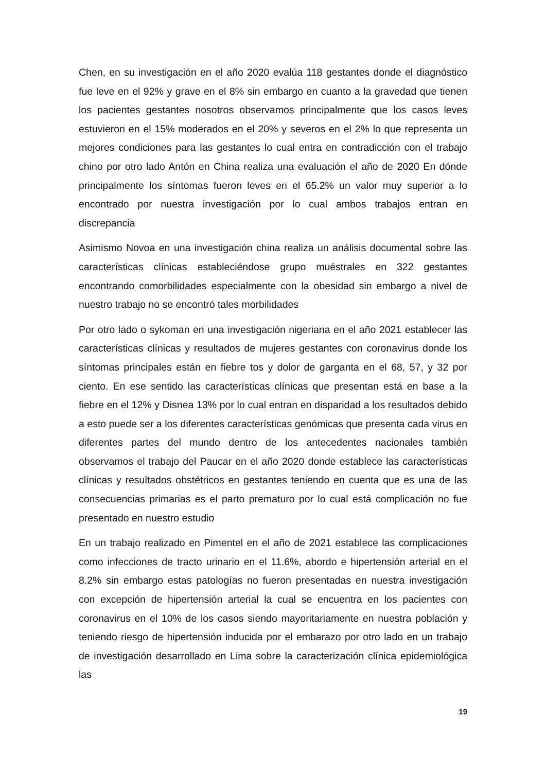Chen, en su investigación en el año 2020 evalúa 118 gestantes donde el diagnóstico fue leve en el 92% y grave en el 8% sin embargo en cuanto a la gravedad que tienen los pacientes gestantes nosotros observamos principalmente que los casos leves estuvieron en el 15% moderados en el 20% y severos en el 2% lo que representa un mejores condiciones para las gestantes lo cual entra en contradicción con el trabajo chino por otro lado Antón en China realiza una evaluación el año de 2020 En dónde principalmente los síntomas fueron leves en el 65.2% un valor muy superior a lo encontrado por nuestra investigación por lo cual ambos trabajos entran en discrepancia
Asimismo Novoa en una investigación china realiza un análisis documental sobre las características clínicas estableciéndose grupo muéstrales en 322 gestantes encontrando comorbilidades especialmente con la obesidad sin embargo a nivel de nuestro trabajo no se encontró tales morbilidades
Por otro lado o sykoman en una investigación nigeriana en el año 2021 establecer las características clínicas y resultados de mujeres gestantes con coronavirus donde los síntomas principales están en fiebre tos y dolor de garganta en el 68, 57, y 32 por ciento. En ese sentido las características clínicas que presentan está en base a la fiebre en el 12% y Disnea 13% por lo cual entran en disparidad a los resultados debido a esto puede ser a los diferentes características genómicas que presenta cada virus en diferentes partes del mundo dentro de los antecedentes nacionales también observamos el trabajo del Paucar en el año 2020 donde establece las características clínicas y resultados obstétricos en gestantes teniendo en cuenta que es una de las consecuencias primarias es el parto prematuro por lo cual está complicación no fue presentado en nuestro estudio
En un trabajo realizado en Pimentel en el año de 2021 establece las complicaciones como infecciones de tracto urinario en el 11.6%, abordo e hipertensión arterial en el 8.2% sin embargo estas patologías no fueron presentadas en nuestra investigación con excepción de hipertensión arterial la cual se encuentra en los pacientes con coronavirus en el 10% de los casos siendo mayoritariamente en nuestra población y teniendo riesgo de hipertensión inducida por el embarazo por otro lado en un trabajo de investigación desarrollado en Lima sobre la caracterización clínica epidemiológica las
19